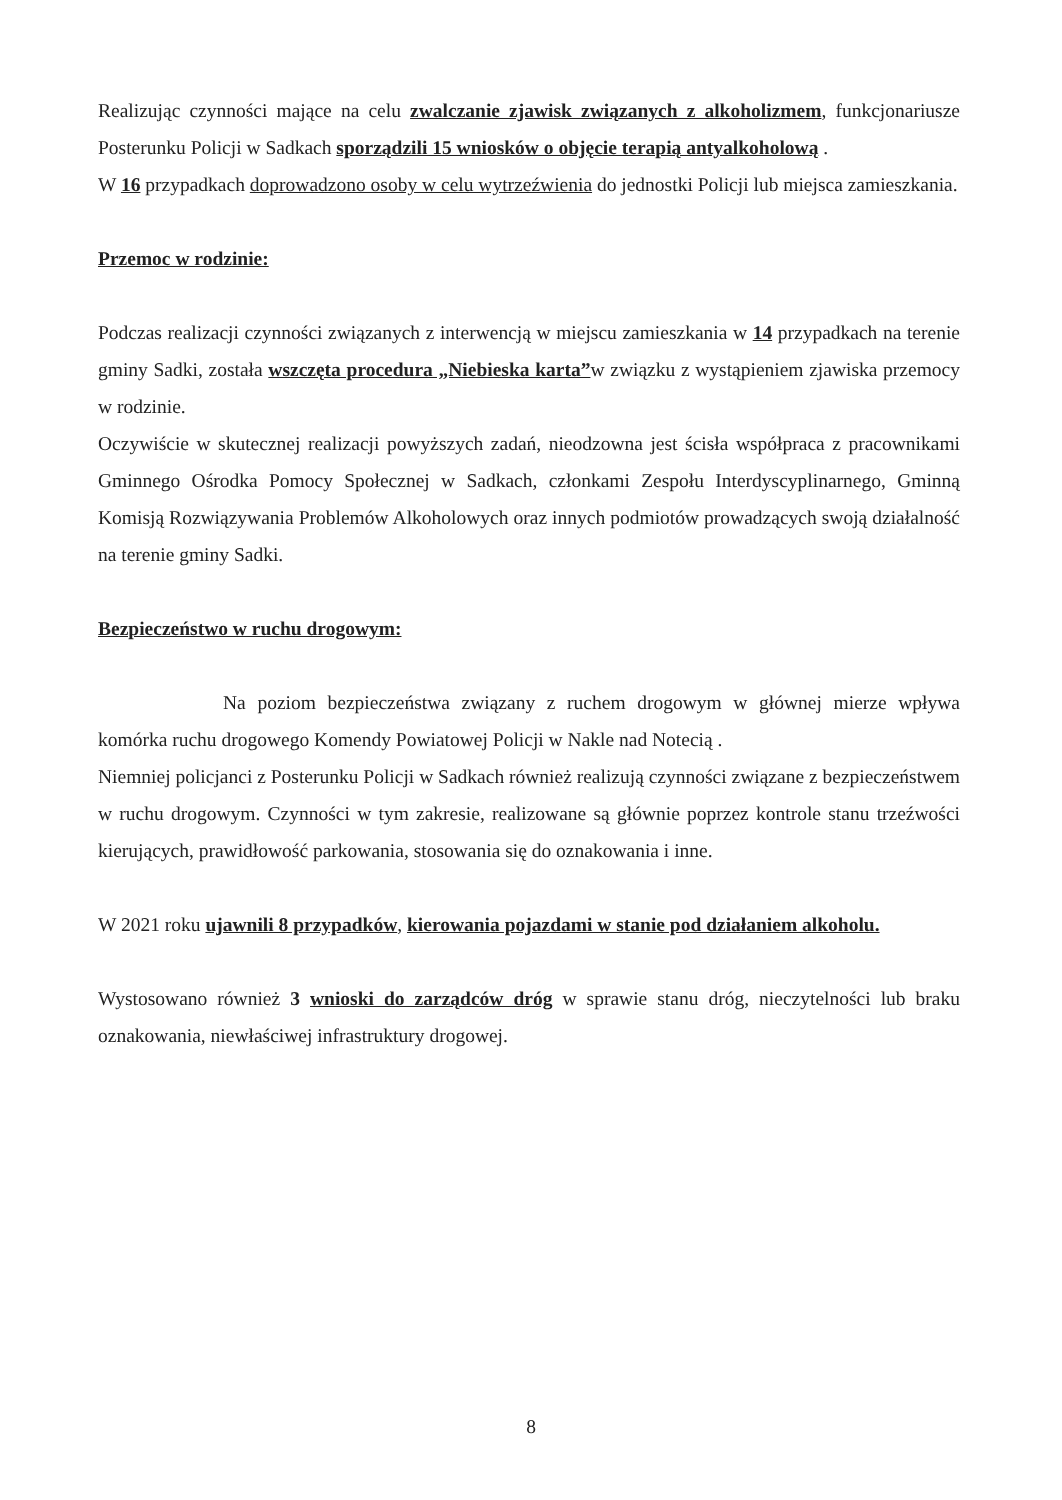Realizując czynności mające na celu zwalczanie zjawisk związanych z alkoholizmem, funkcjonariusze Posterunku Policji w Sadkach sporządzili 15 wniosków o objęcie terapią antyalkoholową .
W 16 przypadkach doprowadzono osoby w celu wytrzeźwienia do jednostki Policji lub miejsca zamieszkania.
Przemoc w rodzinie:
Podczas realizacji czynności związanych z interwencją w miejscu zamieszkania w 14 przypadkach na terenie gminy Sadki, została wszczęta procedura „Niebieska karta”w związku z wystąpieniem zjawiska przemocy w rodzinie.
Oczywiście w skutecznej realizacji powyższych zadań, nieodzowna jest ścisła współpraca z pracownikami Gminnego Ośrodka Pomocy Społecznej w Sadkach, członkami Zespołu Interdyscyplinarnego, Gminną Komisją Rozwiązywania Problemów Alkoholowych oraz innych podmiotów prowadzących swoją działalność na terenie gminy Sadki.
Bezpieczeństwo w ruchu drogowym:
Na poziom bezpieczeństwa związany z ruchem drogowym w głównej mierze wpływa komórka ruchu drogowego Komendy Powiatowej Policji w Nakle nad Notecią .
Niemniej policjanci z Posterunku Policji w Sadkach również realizują czynności związane z bezpieczeństwem w ruchu drogowym. Czynności w tym zakresie, realizowane są głównie poprzez kontrole stanu trzeźwości kierujących, prawidłowość parkowania, stosowania się do oznakowania i inne.
W 2021 roku ujawnili 8 przypadków, kierowania pojazdami w stanie pod działaniem alkoholu.
Wystosowano również 3 wnioski do zarządców dróg w sprawie stanu dróg, nieczytelności lub braku oznakowania, niewłaściwej infrastruktury drogowej.
8